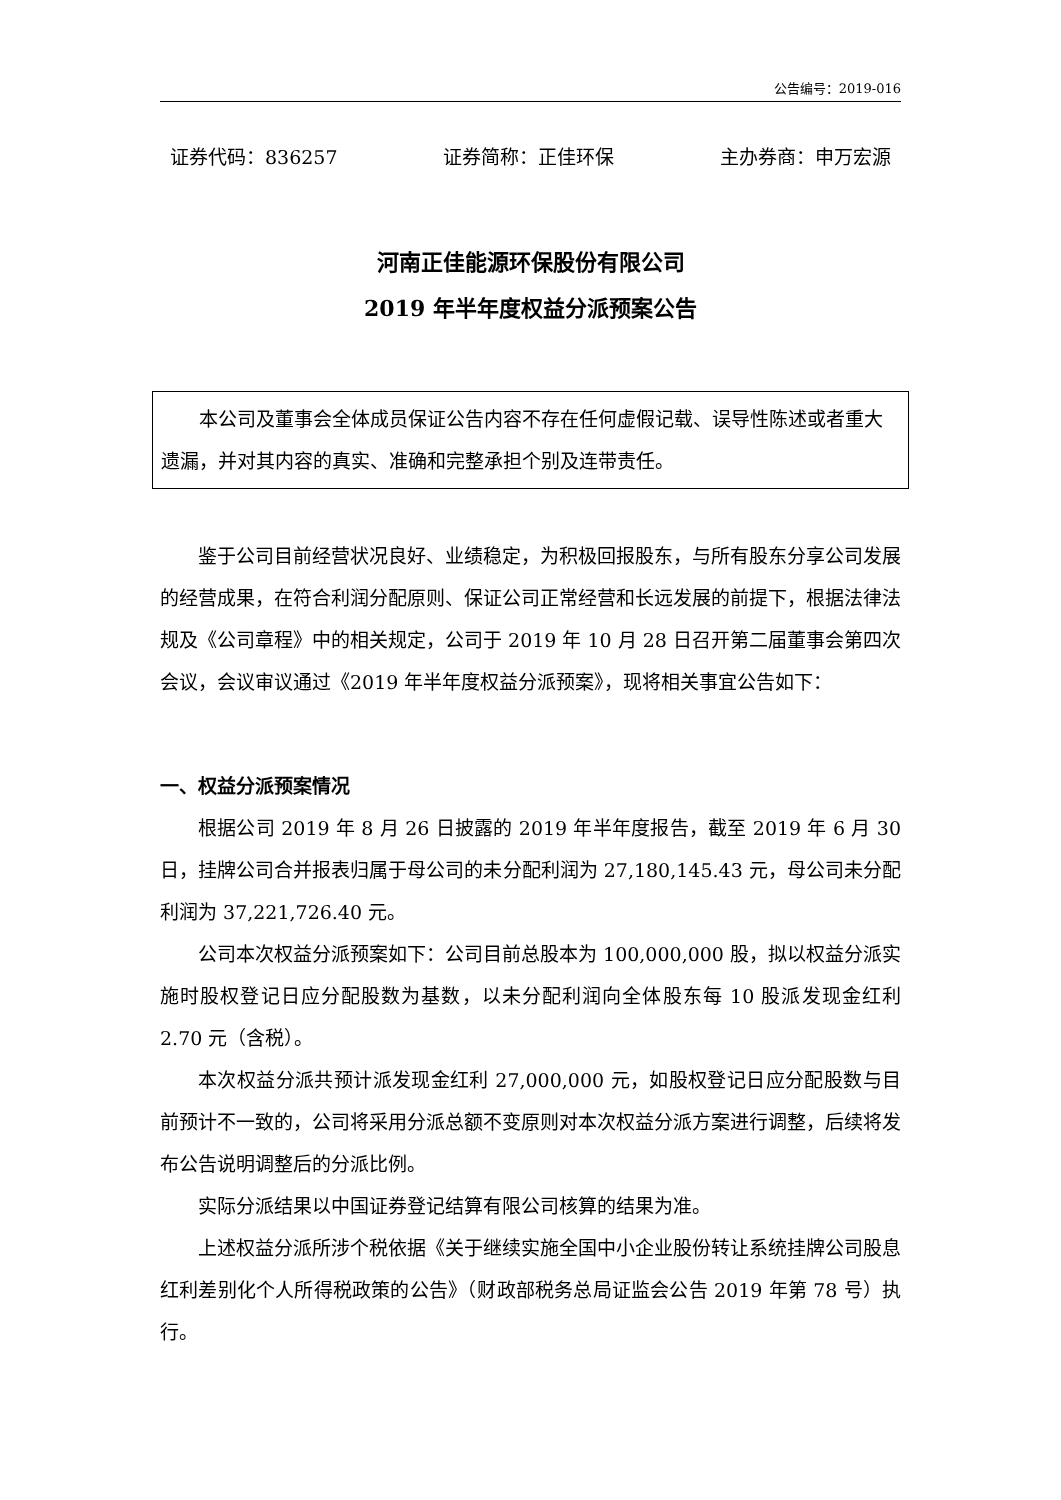公告编号：2019-016
证券代码：836257 证券简称：正佳环保 主办券商：申万宏源
河南正佳能源环保股份有限公司
2019 年半年度权益分派预案公告
本公司及董事会全体成员保证公告内容不存在任何虚假记载、误导性陈述或者重大遗漏，并对其内容的真实、准确和完整承担个别及连带责任。
鉴于公司目前经营状况良好、业绩稳定，为积极回报股东，与所有股东分享公司发展的经营成果，在符合利润分配原则、保证公司正常经营和长远发展的前提下，根据法律法规及《公司章程》中的相关规定，公司于 2019 年 10 月 28 日召开第二届董事会第四次会议，会议审议通过《2019 年半年度权益分派预案》，现将相关事宜公告如下：
一、权益分派预案情况
根据公司 2019 年 8 月 26 日披露的 2019 年半年度报告，截至 2019 年 6 月 30 日，挂牌公司合并报表归属于母公司的未分配利润为 27,180,145.43 元，母公司未分配利润为 37,221,726.40 元。
公司本次权益分派预案如下：公司目前总股本为 100,000,000 股，拟以权益分派实施时股权登记日应分配股数为基数，以未分配利润向全体股东每 10 股派发现金红利 2.70 元（含税）。
本次权益分派共预计派发现金红利 27,000,000 元，如股权登记日应分配股数与目前预计不一致的，公司将采用分派总额不变原则对本次权益分派方案进行调整，后续将发布公告说明调整后的分派比例。
实际分派结果以中国证券登记结算有限公司核算的结果为准。
上述权益分派所涉个税依据《关于继续实施全国中小企业股份转让系统挂牌公司股息红利差别化个人所得税政策的公告》（财政部税务总局证监会公告 2019 年第 78 号）执行。